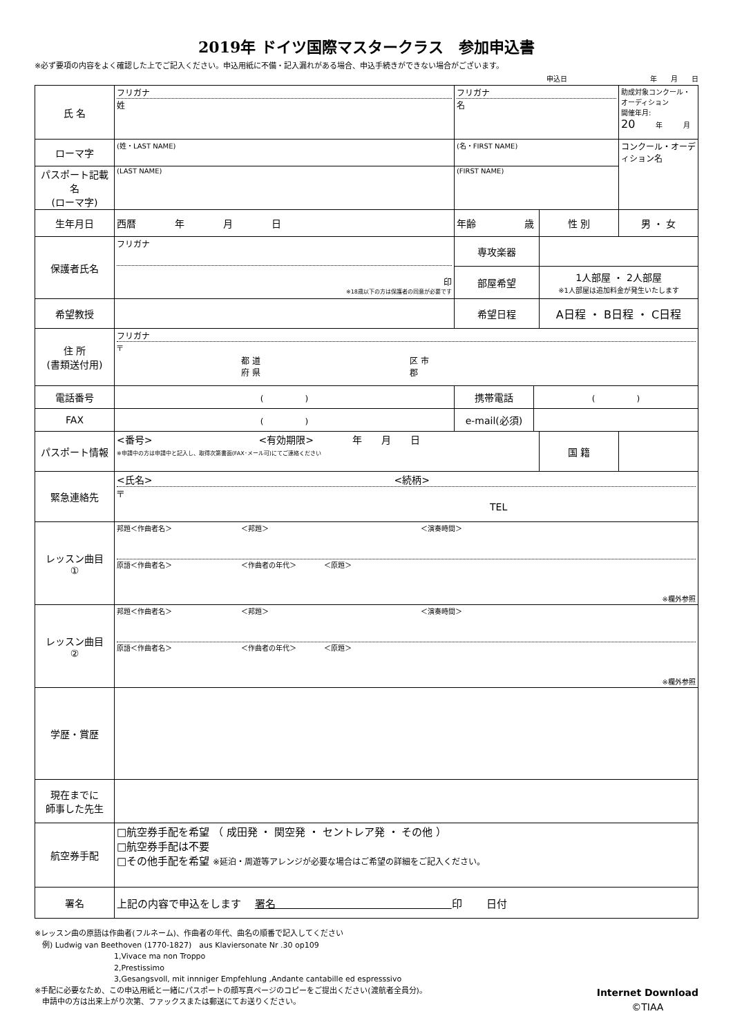2019年 ドイツ国際マスタークラス　参加申込書
※必ず要項の内容をよく確認した上でご記入ください。申込用紙に不備・記入漏れがある場合、申込手続きができない場合がございます。
申込日　　　　　　　　　　　　年　　月　　日
| 氏 名 | フリガナ 姓 | フリガナ 名 | | | 助成対象コンクール・オーディション 開催年月: 20 年 月 |
| ローマ字 | (姓・LAST NAME) | (名・FIRST NAME) | | | コンクール・オーディション名 |
| パスポート記載名 (ローマ字) | (LAST NAME) | (FIRST NAME) | | | |
| 生年月日 | 西暦 年 月 日 | 年齢 歳 | | 性 別 | 男 ・ 女 |
| 保護者氏名 | フリガナ 印 ※18歳以下の方は保護者の同意が必要です | 専攻楽器 | | | |
| | | 部屋希望 | | 1人部屋 ・ 2人部屋 ※1人部屋は追加料金が発生いたします | |
| 希望教授 | | 希望日程 | | A日程 ・ B日程 ・ C日程 | |
| 住 所 (書類送付用) | フリガナ 〒 都 道 区 市 府 県 郡 | | | | |
| 電話番号 | ( ) | 携帯電話 | ( ) | | |
| FAX | ( ) | e-mail(必須) | | | |
| パスポート情報 | <番号> <有効期限> 年 月 日 ※申請中の方は申請中と記入し、取得次第書面(FAX･メール可)にてご連絡ください | | | 国 籍 | |
| 緊急連絡先 | <氏名> <続柄> 〒 TEL | | | | |
| レッスン曲目 ① | 邦題＜作曲者名＞ ＜邦題＞ ＜演奏時間＞ 原語＜作曲者名＞ ＜作曲者の年代＞ ＜原題＞ ※欄外参照 | | | | |
| レッスン曲目 ② | 邦題＜作曲者名＞ ＜邦題＞ ＜演奏時間＞ 原語＜作曲者名＞ ＜作曲者の年代＞ ＜原題＞ ※欄外参照 | | | | |
| 学歴・賞歴 | | | | | |
| 現在までに 師事した先生 | | | | | |
| 航空券手配 | □航空券手配を希望 （ 成田発 ・ 関空発 ・ セントレア発 ・ その他 ） □航空券手配は不要 □その他手配を希望 ※延泊・周遊等アレンジが必要な場合はご希望の詳細をご記入ください。 | | | | |
| 署名 | 上記の内容で申込をします 署名 印 日付 | | | | |
※レッスン曲の原語は作曲者(フルネーム)、作曲者の年代、曲名の順番で記入してください
　例) Ludwig van Beethoven (1770-1827)　aus Klaviersonate Nr .30 op109
1,Vivace ma non Troppo
2,Prestissimo
3,Gesangsvoll, mit innniger Empfehlung ,Andante cantabille ed espresssivo
※手配に必要なため、この申込用紙と一緒にパスポートの顔写真ページのコピーをご提出ください(渡航者全員分)。
　申請中の方は出来上がり次第、ファックスまたは郵送にてお送りください。
Internet Download
©TIAA